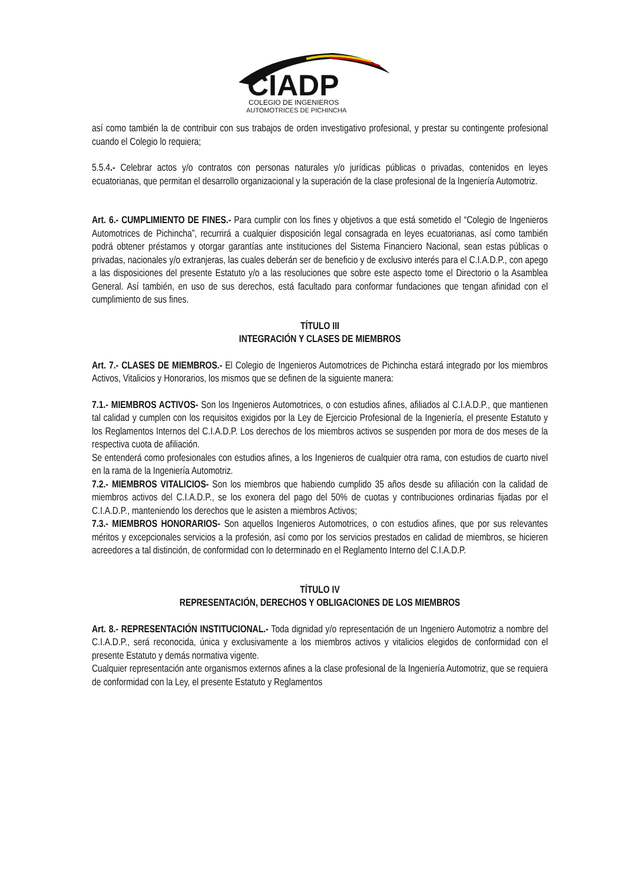CIADP
COLEGIO DE INGENIEROS
AUTOMOTRICES DE PICHINCHA
así como también la de contribuir con sus trabajos de orden investigativo profesional, y prestar su contingente profesional cuando el Colegio lo requiera;
5.5.4.- Celebrar actos y/o contratos con personas naturales y/o jurídicas públicas o privadas, contenidos en leyes ecuatorianas, que permitan el desarrollo organizacional y la superación de la clase profesional de la Ingeniería Automotriz.
Art. 6.- CUMPLIMIENTO DE FINES.- Para cumplir con los fines y objetivos a que está sometido el “Colegio de Ingenieros Automotrices de Pichincha”, recurrirá a cualquier disposición legal consagrada en leyes ecuatorianas, así como también podrá obtener préstamos y otorgar garantías ante instituciones del Sistema Financiero Nacional, sean estas públicas o privadas, nacionales y/o extranjeras, las cuales deberán ser de beneficio y de exclusivo interés para el C.I.A.D.P., con apego a las disposiciones del presente Estatuto y/o a las resoluciones que sobre este aspecto tome el Directorio o la Asamblea General. Así también, en uso de sus derechos, está facultado para conformar fundaciones que tengan afinidad con el cumplimiento de sus fines.
TÍTULO III
INTEGRACIÓN Y CLASES DE MIEMBROS
Art. 7.- CLASES DE MIEMBROS.- El Colegio de Ingenieros Automotrices de Pichincha estará integrado por los miembros Activos, Vitalicios y Honorarios, los mismos que se definen de la siguiente manera:
7.1.- MIEMBROS ACTIVOS- Son los Ingenieros Automotrices, o con estudios afines, afiliados al C.I.A.D.P., que mantienen tal calidad y cumplen con los requisitos exigidos por la Ley de Ejercicio Profesional de la Ingeniería, el presente Estatuto y los Reglamentos Internos del C.I.A.D.P. Los derechos de los miembros activos se suspenden por mora de dos meses de la respectiva cuota de afiliación.
Se entenderá como profesionales con estudios afines, a los Ingenieros de cualquier otra rama, con estudios de cuarto nivel en la rama de la Ingeniería Automotriz.
7.2.- MIEMBROS VITALICIOS- Son los miembros que habiendo cumplido 35 años desde su afiliación con la calidad de miembros activos del C.I.A.D.P., se los exonera del pago del 50% de cuotas y contribuciones ordinarias fijadas por el C.I.A.D.P., manteniendo los derechos que le asisten a miembros Activos;
7.3.- MIEMBROS HONORARIOS- Son aquellos Ingenieros Automotrices, o con estudios afines, que por sus relevantes méritos y excepcionales servicios a la profesión, así como por los servicios prestados en calidad de miembros, se hicieren acreedores a tal distinción, de conformidad con lo determinado en el Reglamento Interno del C.I.A.D.P.
TÍTULO IV
REPRESENTACIÓN, DERECHOS Y OBLIGACIONES DE LOS MIEMBROS
Art. 8.- REPRESENTACIÓN INSTITUCIONAL.- Toda dignidad y/o representación de un Ingeniero Automotriz a nombre del C.I.A.D.P., será reconocida, única y exclusivamente a los miembros activos y vitalicios elegidos de conformidad con el presente Estatuto y demás normativa vigente.
Cualquier representación ante organismos externos afines a la clase profesional de la Ingeniería Automotriz, que se requiera de conformidad con la Ley, el presente Estatuto y Reglamentos